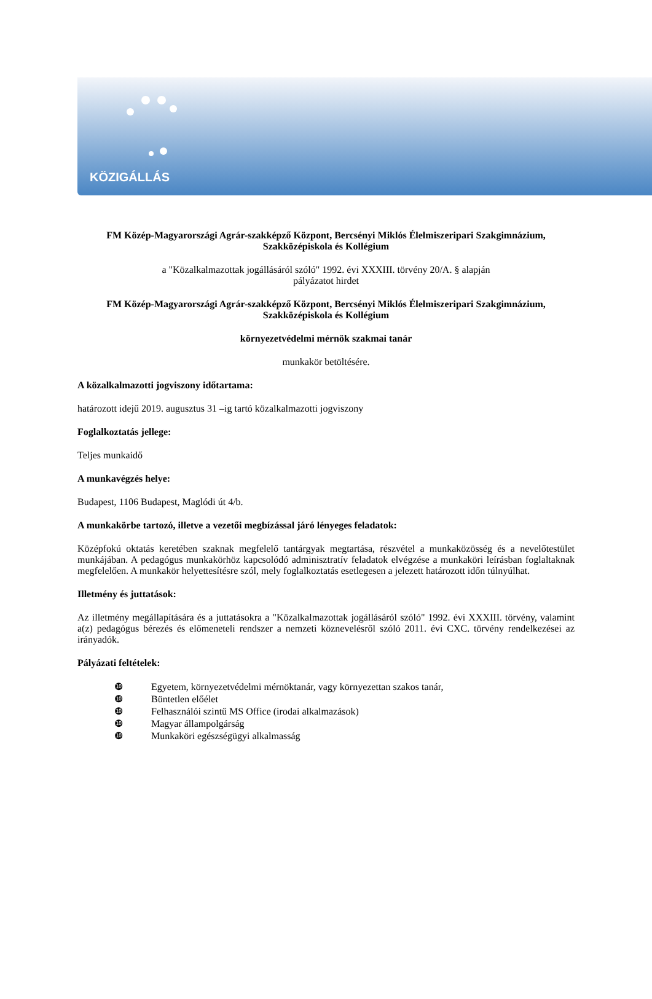KÖZIGÁLLÁS
FM Közép-Magyarországi Agrár-szakképző Központ, Bercsényi Miklós Élelmiszeripari Szakgimnázium, Szakközépiskola és Kollégium
a "Közalkalmazottak jogállásáról szóló" 1992. évi XXXIII. törvény 20/A. § alapján
pályázatot hirdet
FM Közép-Magyarországi Agrár-szakképző Központ, Bercsényi Miklós Élelmiszeripari Szakgimnázium, Szakközépiskola és Kollégium
környezetvédelmi mérnök szakmai tanár
munkakör betöltésére.
A közalkalmazotti jogviszony időtartama:
határozott idejű 2019. augusztus 31 –ig tartó közalkalmazotti jogviszony
Foglalkoztatás jellege:
Teljes munkaidő
A munkavégzés helye:
Budapest, 1106 Budapest, Maglódi út 4/b.
A munkakörbe tartozó, illetve a vezetői megbízással járó lényeges feladatok:
Középfokú oktatás keretében szaknak megfelelő tantárgyak megtartása, részvétel a munkaközösség és a nevelőtestület munkájában. A pedagógus munkakörhöz kapcsolódó adminisztratív feladatok elvégzése a munkaköri leírásban foglaltaknak megfelelően. A munkakör helyettesítésre szól, mely foglalkoztatás esetlegesen a jelezett határozott időn túlnyúlhat.
Illetmény és juttatások:
Az illetmény megállapítására és a juttatásokra a "Közalkalmazottak jogállásáról szóló" 1992. évi XXXIII. törvény, valamint a(z) pedagógus bérezés és előmeneteli rendszer a nemzeti köznevelésről szóló 2011. évi CXC. törvény rendelkezései az irányadók.
Pályázati feltételek:
❿ Egyetem, környezetvédelmi mérnöktanár, vagy környezettan szakos tanár,
❿ Büntetlen előélet
❿ Felhasználói szintű MS Office (irodai alkalmazások)
❿ Magyar állampolgárság
❿ Munkaköri egészségügyi alkalmasság